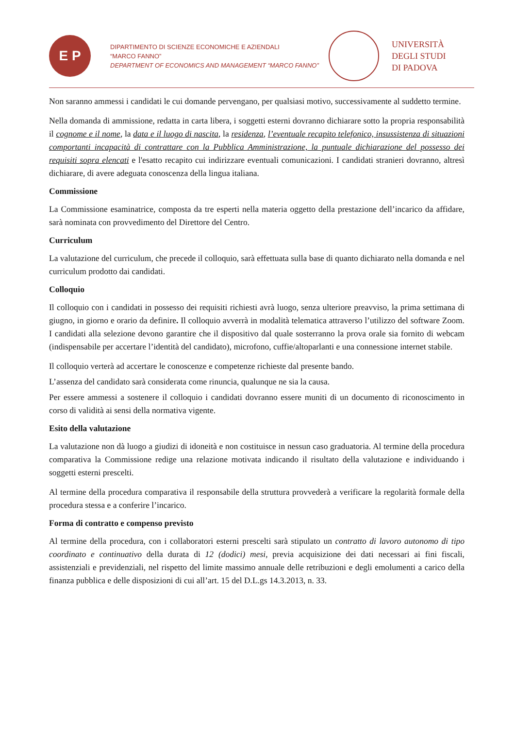E P
DIPARTIMENTO DI SCIENZE ECONOMICHE E AZIENDALI
“MARCO FANNO”
DEPARTMENT OF ECONOMICS AND MANAGEMENT “MARCO FANNO”
UNIVERSITÀ
DEGLI STUDI
DI PADOVA
Non saranno ammessi i candidati le cui domande pervengano, per qualsiasi motivo, successivamente al suddetto termine.
Nella domanda di ammissione, redatta in carta libera, i soggetti esterni dovranno dichiarare sotto la propria responsabilità il cognome e il nome, la data e il luogo di nascita, la residenza, l’eventuale recapito telefonico, insussistenza di situazioni comportanti incapacità di contrattare con la Pubblica Amministrazione, la puntuale dichiarazione del possesso dei requisiti sopra elencati e l'esatto recapito cui indirizzare eventuali comunicazioni. I candidati stranieri dovranno, altresì dichiarare, di avere adeguata conoscenza della lingua italiana.
Commissione
La Commissione esaminatrice, composta da tre esperti nella materia oggetto della prestazione dell’incarico da affidare, sarà nominata con provvedimento del Direttore del Centro.
Curriculum
La valutazione del curriculum, che precede il colloquio, sarà effettuata sulla base di quanto dichiarato nella domanda e nel curriculum prodotto dai candidati.
Colloquio
Il colloquio con i candidati in possesso dei requisiti richiesti avrà luogo, senza ulteriore preavviso, la prima settimana di giugno, in giorno e orario da definire. Il colloquio avverrà in modalità telematica attraverso l’utilizzo del software Zoom. I candidati alla selezione devono garantire che il dispositivo dal quale sosterranno la prova orale sia fornito di webcam (indispensabile per accertare l’identità del candidato), microfono, cuffie/altoparlanti e una connessione internet stabile.
Il colloquio verterà ad accertare le conoscenze e competenze richieste dal presente bando.
L’assenza del candidato sarà considerata come rinuncia, qualunque ne sia la causa.
Per essere ammessi a sostenere il colloquio i candidati dovranno essere muniti di un documento di riconoscimento in corso di validità ai sensi della normativa vigente.
Esito della valutazione
La valutazione non dà luogo a giudizi di idoneità e non costituisce in nessun caso graduatoria. Al termine della procedura comparativa la Commissione redige una relazione motivata indicando il risultato della valutazione e individuando i soggetti esterni prescelti.
Al termine della procedura comparativa il responsabile della struttura provvederà a verificare la regolarità formale della procedura stessa e a conferire l’incarico.
Forma di contratto e compenso previsto
Al termine della procedura, con i collaboratori esterni prescelti sarà stipulato un contratto di lavoro autonomo di tipo coordinato e continuativo della durata di 12 (dodici) mesi, previa acquisizione dei dati necessari ai fini fiscali, assistenziali e previdenziali, nel rispetto del limite massimo annuale delle retribuzioni e degli emolumenti a carico della finanza pubblica e delle disposizioni di cui all’art. 15 del D.L.gs 14.3.2013, n. 33.